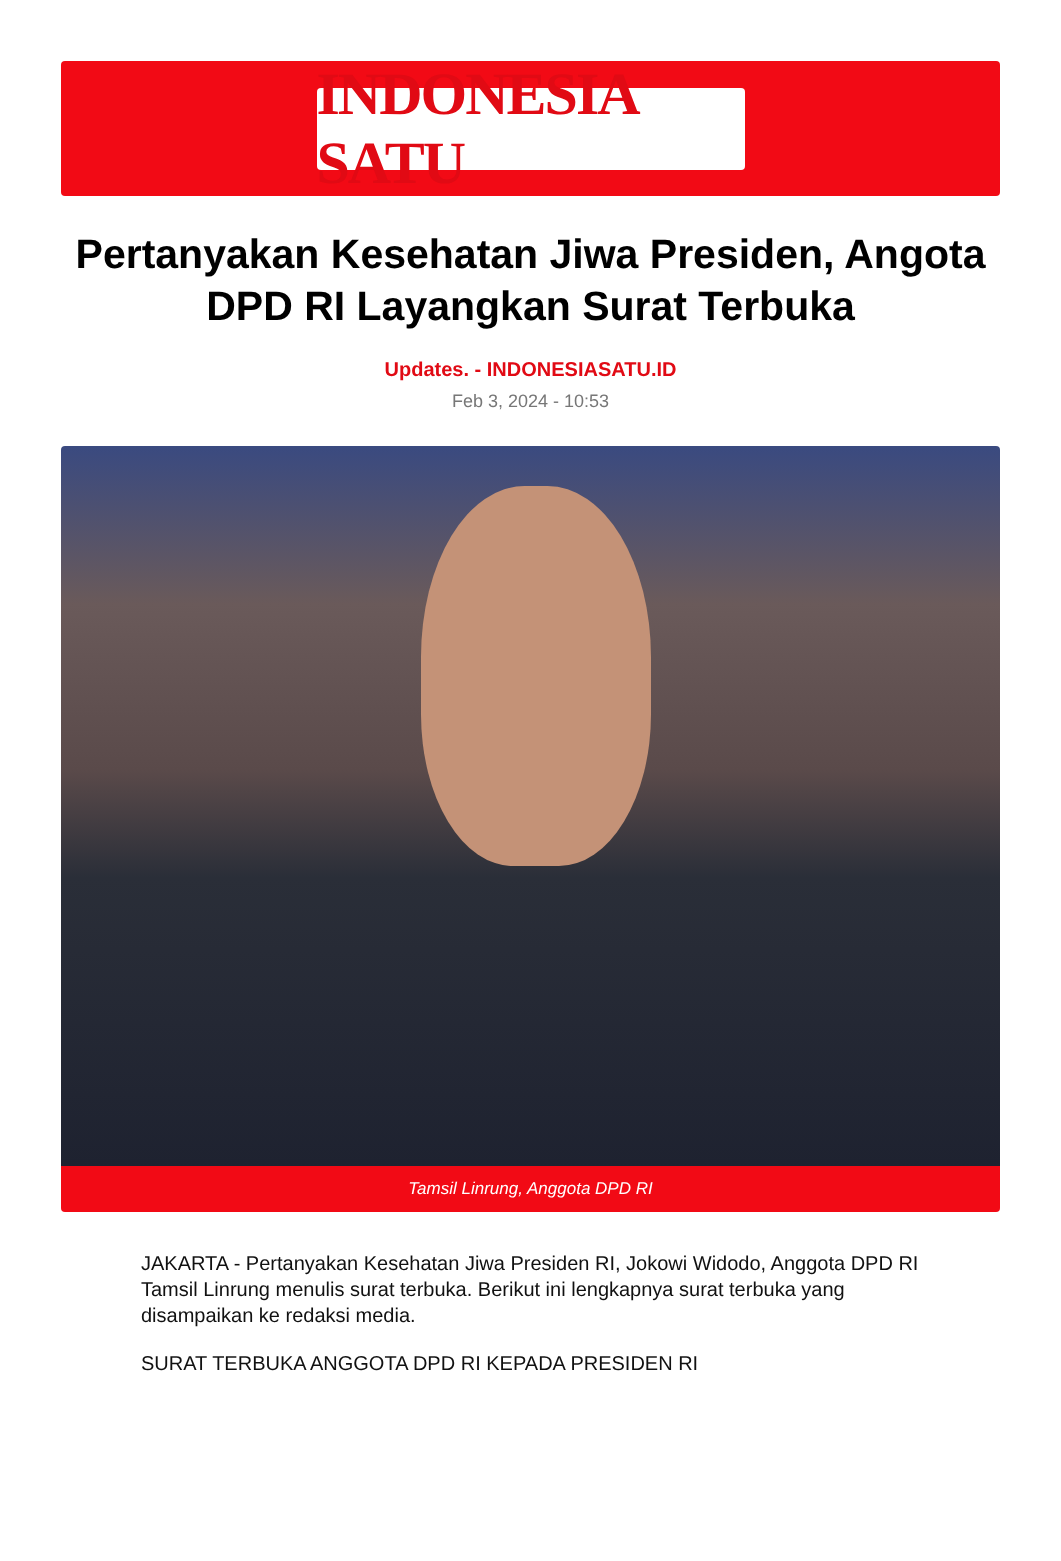INDONESIA SATU
Pertanyakan Kesehatan Jiwa Presiden, Angota DPD RI Layangkan Surat Terbuka
Updates. - INDONESIASATU.ID
Feb 3, 2024 - 10:53
Tamsil Linrung, Anggota DPD RI
JAKARTA - Pertanyakan Kesehatan Jiwa Presiden RI, Jokowi Widodo, Anggota DPD RI Tamsil Linrung menulis surat terbuka. Berikut ini lengkapnya surat terbuka yang disampaikan ke redaksi media.
SURAT TERBUKA ANGGOTA DPD RI KEPADA PRESIDEN RI